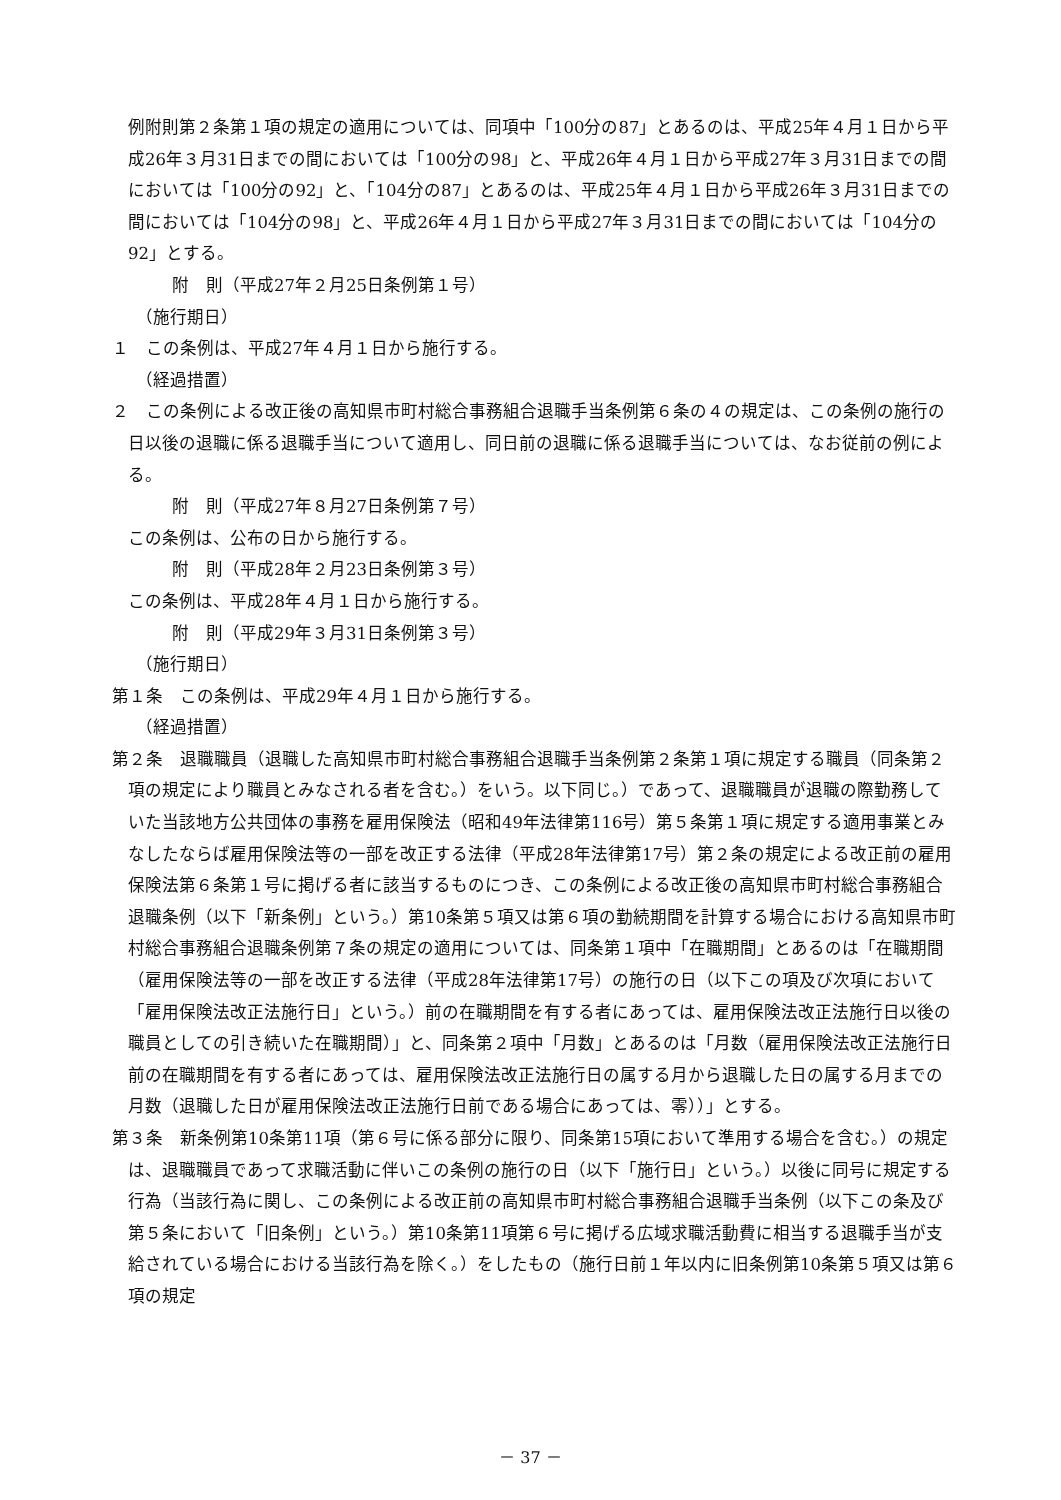例附則第２条第１項の規定の適用については、同項中「100分の87」とあるのは、平成25年４月１日から平成26年３月31日までの間においては「100分の98」と、平成26年４月１日から平成27年３月31日までの間においては「100分の92」と、「104分の87」とあるのは、平成25年４月１日から平成26年３月31日までの間においては「104分の98」と、平成26年４月１日から平成27年３月31日までの間においては「104分の92」とする。
附　則（平成27年２月25日条例第１号）
（施行期日）
１　この条例は、平成27年４月１日から施行する。
（経過措置）
２　この条例による改正後の高知県市町村総合事務組合退職手当条例第６条の４の規定は、この条例の施行の日以後の退職に係る退職手当について適用し、同日前の退職に係る退職手当については、なお従前の例による。
附　則（平成27年８月27日条例第７号）
この条例は、公布の日から施行する。
附　則（平成28年２月23日条例第３号）
この条例は、平成28年４月１日から施行する。
附　則（平成29年３月31日条例第３号）
（施行期日）
第１条　この条例は、平成29年４月１日から施行する。
（経過措置）
第２条　退職職員（退職した高知県市町村総合事務組合退職手当条例第２条第１項に規定する職員（同条第２項の規定により職員とみなされる者を含む。）をいう。以下同じ。）であって、退職職員が退職の際勤務していた当該地方公共団体の事務を雇用保険法（昭和49年法律第116号）第５条第１項に規定する適用事業とみなしたならば雇用保険法等の一部を改正する法律（平成28年法律第17号）第２条の規定による改正前の雇用保険法第６条第１号に掲げる者に該当するものにつき、この条例による改正後の高知県市町村総合事務組合退職条例（以下「新条例」という。）第10条第５項又は第６項の勤続期間を計算する場合における高知県市町村総合事務組合退職条例第７条の規定の適用については、同条第１項中「在職期間」とあるのは「在職期間（雇用保険法等の一部を改正する法律（平成28年法律第17号）の施行の日（以下この項及び次項において「雇用保険法改正法施行日」という。）前の在職期間を有する者にあっては、雇用保険法改正法施行日以後の職員としての引き続いた在職期間）」と、同条第２項中「月数」とあるのは「月数（雇用保険法改正法施行日前の在職期間を有する者にあっては、雇用保険法改正法施行日の属する月から退職した日の属する月までの月数（退職した日が雇用保険法改正法施行日前である場合にあっては、零））」とする。
第３条　新条例第10条第11項（第６号に係る部分に限り、同条第15項において準用する場合を含む。）の規定は、退職職員であって求職活動に伴いこの条例の施行の日（以下「施行日」という。）以後に同号に規定する行為（当該行為に関し、この条例による改正前の高知県市町村総合事務組合退職手当条例（以下この条及び第５条において「旧条例」という。）第10条第11項第６号に掲げる広域求職活動費に相当する退職手当が支給されている場合における当該行為を除く。）をしたもの（施行日前１年以内に旧条例第10条第５項又は第６項の規定
－ 37 －